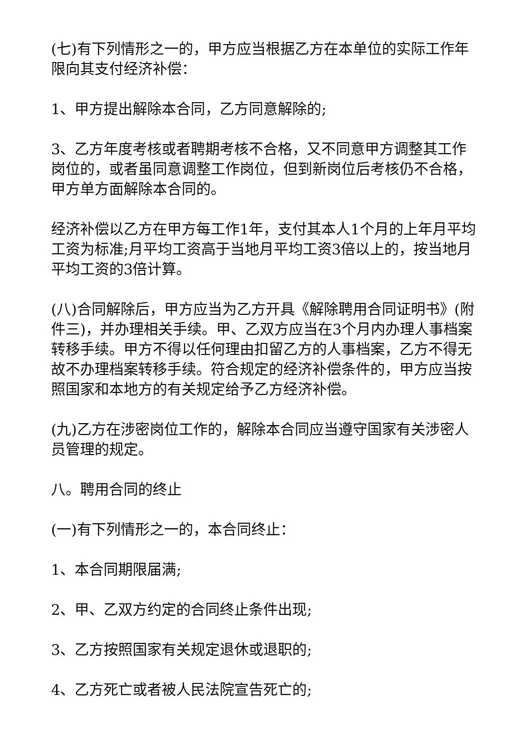(七)有下列情形之一的，甲方应当根据乙方在本单位的实际工作年限向其支付经济补偿：
1、甲方提出解除本合同，乙方同意解除的;
3、乙方年度考核或者聘期考核不合格，又不同意甲方调整其工作岗位的，或者虽同意调整工作岗位，但到新岗位后考核仍不合格，甲方单方面解除本合同的。
经济补偿以乙方在甲方每工作1年，支付其本人1个月的上年月平均工资为标准;月平均工资高于当地月平均工资3倍以上的，按当地月平均工资的3倍计算。
(八)合同解除后，甲方应当为乙方开具《解除聘用合同证明书》(附件三)，并办理相关手续。甲、乙双方应当在3个月内办理人事档案转移手续。甲方不得以任何理由扣留乙方的人事档案，乙方不得无故不办理档案转移手续。符合规定的经济补偿条件的，甲方应当按照国家和本地方的有关规定给予乙方经济补偿。
(九)乙方在涉密岗位工作的，解除本合同应当遵守国家有关涉密人员管理的规定。
八。聘用合同的终止
(一)有下列情形之一的，本合同终止：
1、本合同期限届满;
2、甲、乙双方约定的合同终止条件出现;
3、乙方按照国家有关规定退休或退职的;
4、乙方死亡或者被人民法院宣告死亡的;